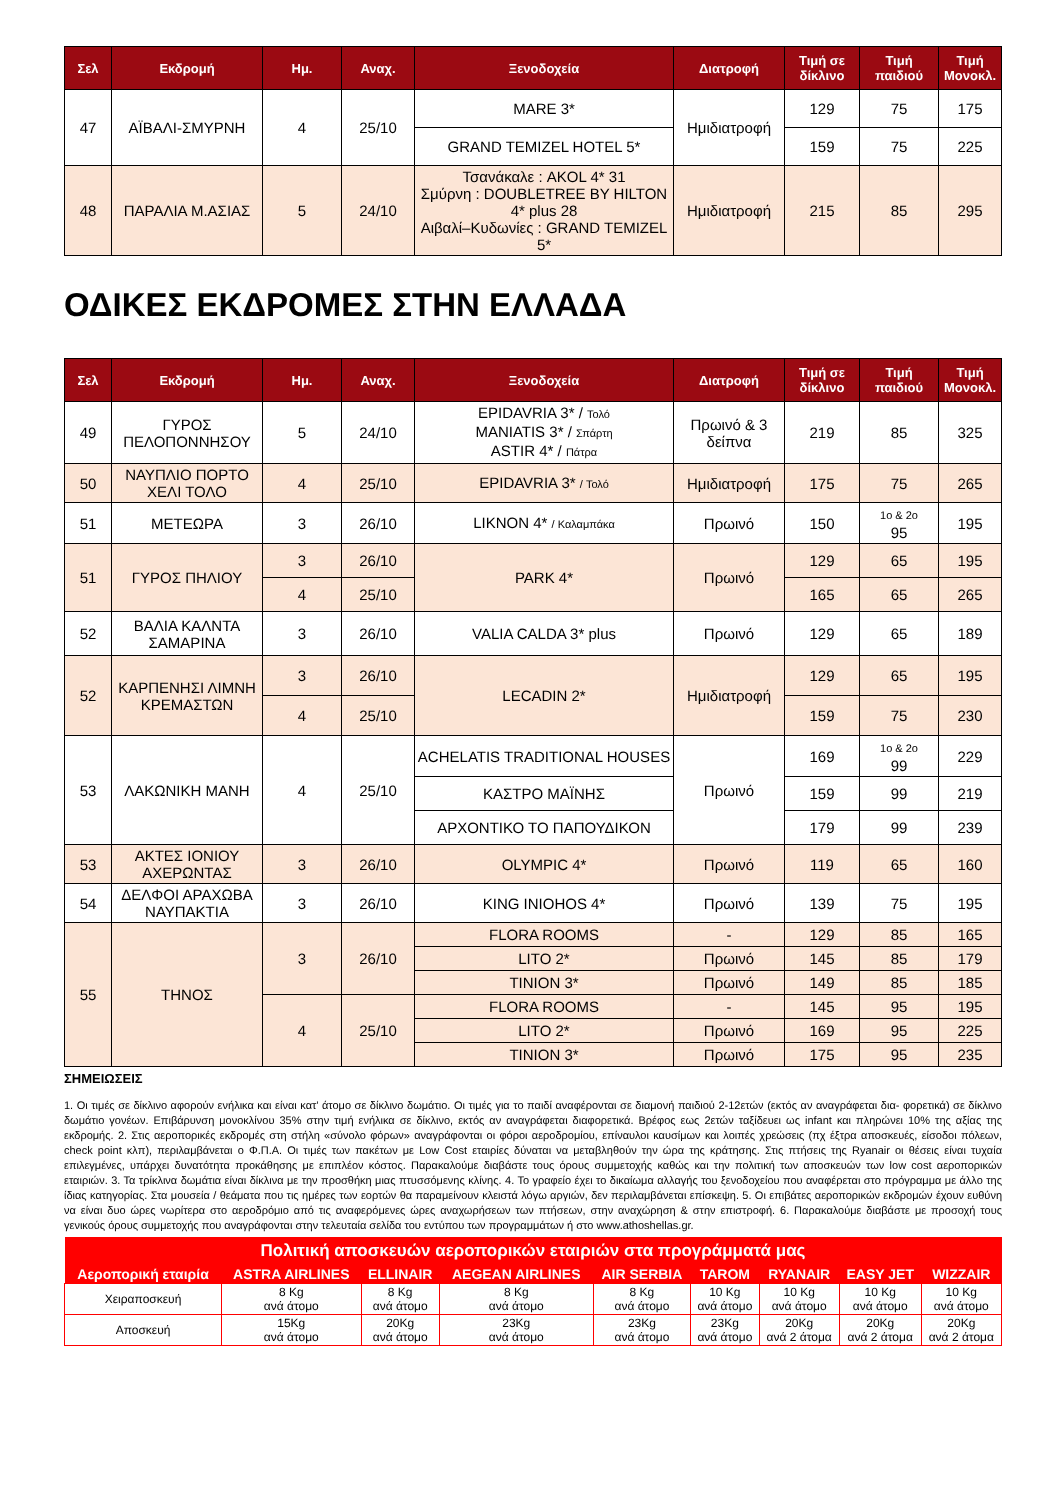| Σελ | Εκδρομή | Ημ. | Αναχ. | Ξενοδοχεία | Διατροφή | Τιμή σε δίκλινο | Τιμή παιδιού | Τιμή Μονοκλ. |
| --- | --- | --- | --- | --- | --- | --- | --- | --- |
| 47 | ΑΪΒΑΛΙ-ΣΜΥΡΝΗ | 4 | 25/10 | MARE 3* | Ημιδιατροφή | 129 | 75 | 175 |
| | | | | GRAND TEMIZEL HOTEL 5* | | 159 | 75 | 225 |
| 48 | ΠΑΡΑΛΙΑ Μ.ΑΣΙΑΣ | 5 | 24/10 | Τσανάκαλε : AKOL 4* 31 Σμύρνη : DOUBLETREE BY HILTON 4* plus 28 Αιβαλί–Κυδωνίες : GRAND TEMIZEL 5* | Ημιδιατροφή | 215 | 85 | 295 |
ΟΔΙΚΕΣ ΕΚΔΡΟΜΕΣ ΣΤΗΝ ΕΛΛΑΔΑ
| Σελ | Εκδρομή | Ημ. | Αναχ. | Ξενοδοχεία | Διατροφή | Τιμή σε δίκλινο | Τιμή παιδιού | Τιμή Μονοκλ. |
| --- | --- | --- | --- | --- | --- | --- | --- | --- |
| 49 | ΓΥΡΟΣ ΠΕΛΟΠΟΝΝΗΣΟΥ | 5 | 24/10 | EPIDAVRIA 3* / Τολό MANIATIS 3* / Σπάρτη ASTIR 4* / Πάτρα | Πρωινό & 3 δείπνα | 219 | 85 | 325 |
| 50 | ΝΑΥΠΛΙΟ ΠΟΡΤΟ ΧΕΛΙ ΤΟΛΟ | 4 | 25/10 | EPIDAVRIA 3* / Τολό | Ημιδιατροφή | 175 | 75 | 265 |
| 51 | ΜΕΤΕΩΡΑ | 3 | 26/10 | LIKNON 4* / Καλαμπάκα | Πρωινό | 150 | 1ο & 2ο 95 | 195 |
| 51 | ΓΥΡΟΣ ΠΗΛΙΟΥ | 3 | 26/10 | PARK 4* | Πρωινό | 129 | 65 | 195 |
| | | 4 | 25/10 | | | 165 | 65 | 265 |
| 52 | ΒΑΛΙΑ ΚΑΛΝΤΑ ΣΑΜΑΡΙΝΑ | 3 | 26/10 | VALIA CALDA 3* plus | Πρωινό | 129 | 65 | 189 |
| 52 | ΚΑΡΠΕΝΗΣΙ ΛΙΜΝΗ ΚΡΕΜΑΣΤΩΝ | 3 | 26/10 | LECADIN 2* | Ημιδιατροφή | 129 | 65 | 195 |
| | | 4 | 25/10 | | | 159 | 75 | 230 |
| 53 | ΛΑΚΩΝΙΚΗ ΜΑΝΗ | 4 | 25/10 | ACHELATIS TRADITIONAL HOUSES | Πρωινό | 169 | 1ο & 2ο 99 | 229 |
| | | | | ΚΑΣΤΡΟ ΜΑΪΝΗΣ | | 159 | 99 | 219 |
| | | | | ΑΡΧΟΝΤΙΚΟ ΤΟ ΠΑΠΟΥΔΙΚΟΝ | | 179 | 99 | 239 |
| 53 | ΑΚΤΕΣ ΙΟΝΙΟΥ ΑΧΕΡΩΝΤΑΣ | 3 | 26/10 | OLYMPIC 4* | Πρωινό | 119 | 65 | 160 |
| 54 | ΔΕΛΦΟΙ ΑΡΑΧΩΒΑ ΝΑΥΠΑΚΤΙΑ | 3 | 26/10 | KING INIOHOS 4* | Πρωινό | 139 | 75 | 195 |
| 55 | ΤΗΝΟΣ | 3 | 26/10 | FLORA ROOMS | - | 129 | 85 | 165 |
| | | | | LITO 2* | Πρωινό | 145 | 85 | 179 |
| | | | | TINION 3* | Πρωινό | 149 | 85 | 185 |
| | | 4 | 25/10 | FLORA ROOMS | - | 145 | 95 | 195 |
| | | | | LITO 2* | Πρωινό | 169 | 95 | 225 |
| | | | | TINION 3* | Πρωινό | 175 | 95 | 235 |
ΣΗΜΕΙΩΣΕΙΣ
1. Οι τιμές σε δίκλινο αφορούν ενήλικα και είναι κατ’ άτομο σε δίκλινο δωμάτιο. Οι τιμές για το παιδί αναφέρονται σε διαμονή παιδιού 2-12ετών (εκτός αν αναγράφεται δια- φορετικά) σε δίκλινο δωμάτιο γονέων. Επιβάρυνση μονοκλίνου 35% στην τιμή ενήλικα σε δίκλινο, εκτός αν αναγράφεται διαφορετικά. Βρέφος εως 2ετών ταξίδευει ως infant και πληρώνει 10% της αξίας της εκδρομής. 2. Στις αεροπορικές εκδρομές στη στήλη «σύνολο φόρων» αναγράφονται οι φόροι αεροδρομίου, επίναυλοι καυσίμων και λοιπές χρεώσεις (πχ έξτρα αποσκευές, είσοδοι πόλεων, check point κλπ), περιλαμβάνεται ο Φ.Π.Α. Οι τιμές των πακέτων με Low Cost εταιρίες δύναται να μεταβληθούν την ώρα της κράτησης. Στις πτήσεις της Ryanair οι θέσεις είναι τυχαία επιλεγμένες, υπάρχει δυνατότητα προκάθησης με επιπλέον κόστος. Παρακαλούμε διαβάστε τους όρους συμμετοχής καθώς και την πολιτική των αποσκευών των low cost αεροπορικών εταιριών. 3. Τα τρίκλινα δωμάτια είναι δίκλινα με την προσθήκη μιας πτυσσόμενης κλίνης. 4. Το γραφείο έχει το δικαίωμα αλλαγής του ξενοδοχείου που αναφέρεται στο πρόγραμμα με άλλο της ίδιας κατηγορίας. Στα μουσεία / θεάματα που τις ημέρες των εορτών θα παραμείνουν κλειστά λόγω αργιών, δεν περιλαμβάνεται επίσκεψη. 5. Οι επιβάτες αεροπορικών εκδρομών έχουν ευθύνη να είναι δυο ώρες νωρίτερα στο αεροδρόμιο από τις αναφερόμενες ώρες αναχωρήσεων των πτήσεων, στην αναχώρηση & στην επιστροφή. 6. Παρακαλούμε διαβάστε με προσοχή τους γενικούς όρους συμμετοχής που αναγράφονται στην τελευταία σελίδα του εντύπου των προγραμμάτων ή στο www.athoshellas.gr.
| Πολιτική αποσκευών αεροπορικών εταιριών στα προγράμματά μας | | | | | | | | |
| --- | --- | --- | --- | --- | --- | --- | --- | --- |
| Αεροπορική εταιρία | ASTRA AIRLINES | ELLINAIR | AEGEAN AIRLINES | AIR SERBIA | TAROM | RYANAIR | EASY JET | WIZZAIR |
| Χειραποσκευή | 8 Kg ανά άτομο | 8 Kg ανά άτομο | 8 Kg ανά άτομο | 8 Kg ανά άτομο | 10 Kg ανά άτομο | 10 Kg ανά άτομο | 10 Kg ανά άτομο | 10 Kg ανά άτομο |
| Αποσκευή | 15Kg ανά άτομο | 20Kg ανά άτομο | 23Kg ανά άτομο | 23Kg ανά άτομο | 23Kg ανά άτομο | 20Kg ανά 2 άτομα | 20Kg ανά 2 άτομα | 20Kg ανά 2 άτομα |